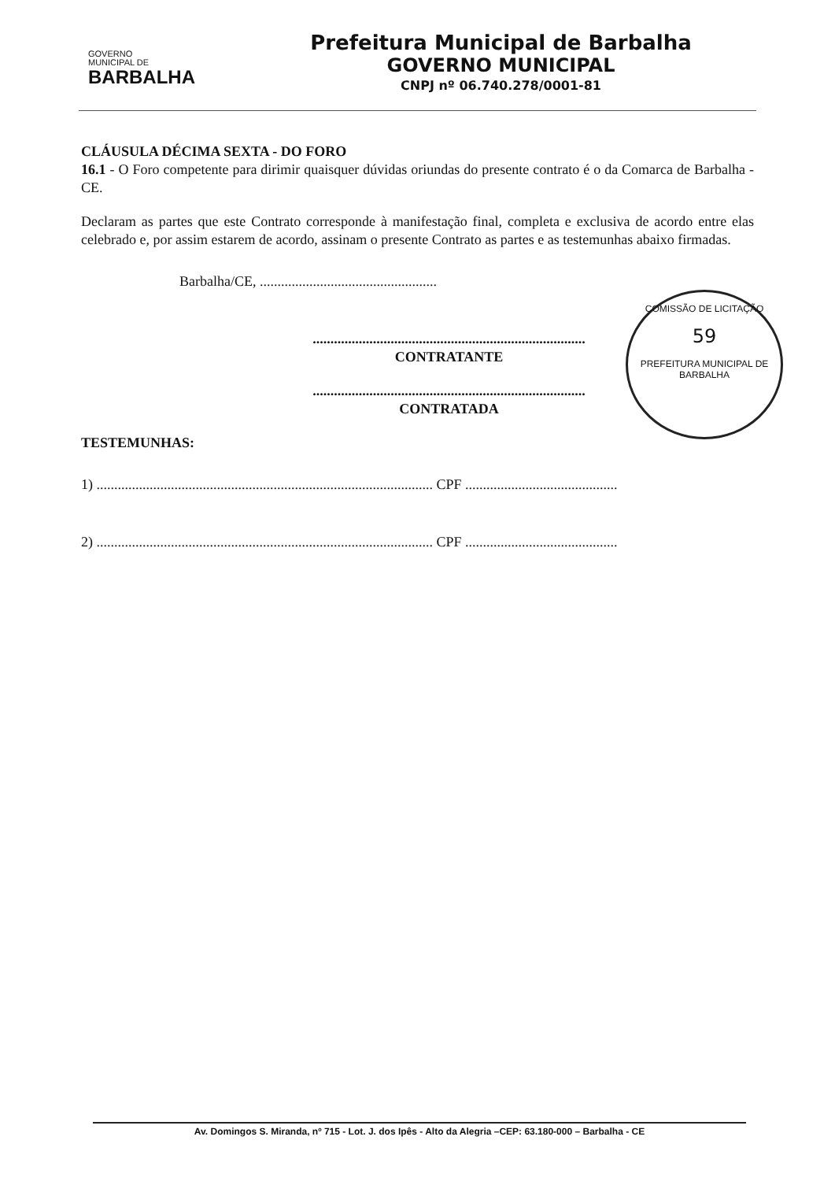GOVERNO
MUNICIPAL DE
BARBALHA
Prefeitura Municipal de Barbalha
GOVERNO MUNICIPAL
CNPJ nº 06.740.278/0001-81
CLÁUSULA DÉCIMA SEXTA - DO FORO
16.1 - O Foro competente para dirimir quaisquer dúvidas oriundas do presente contrato é o da Comarca de Barbalha - CE.
Declaram as partes que este Contrato corresponde à manifestação final, completa e exclusiva de acordo entre elas celebrado e, por assim estarem de acordo, assinam o presente Contrato as partes e as testemunhas abaixo firmadas.
Barbalha/CE, ..................................................
.............................................................................
CONTRATANTE
.............................................................................
CONTRATADA
TESTEMUNHAS:
1) ............................................................................................... CPF ...........................................
2) ............................................................................................... CPF ...........................................
COMISSÃO DE LICITAÇÃO
59
PREFEITURA MUNICIPAL DE BARBALHA
Av. Domingos S. Miranda, nº 715 - Lot. J. dos Ipês - Alto da Alegria –CEP: 63.180-000 – Barbalha - CE